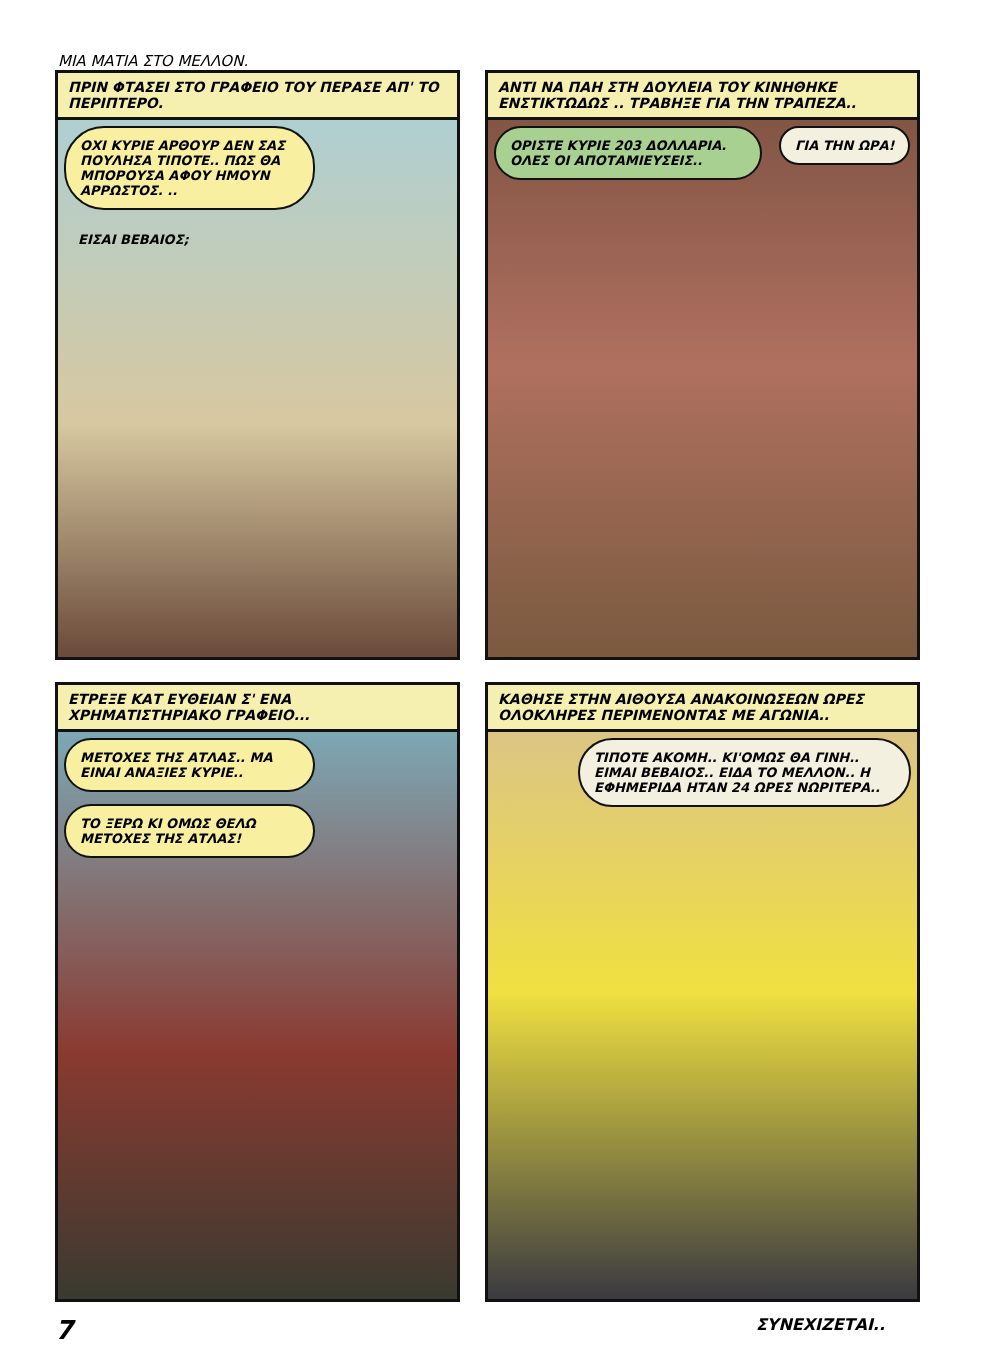ΜΙΑ ΜΑΤΙΑ ΣΤΟ ΜΕΛΛΟΝ.
ΠΡΙΝ ΦΤΑΣΕΙ ΣΤΟ ΓΡΑΦΕΙΟ ΤΟΥ ΠΕΡΑΣΕ ΑΠ' ΤΟ ΠΕΡΙΠΤΕΡΟ.
ΟΧΙ ΚΥΡΙΕ ΑΡΘΟΥΡ ΔΕΝ ΣΑΣ ΠΟΥΛΗΣΑ ΤΙΠΟΤΕ.. ΠΩΣ ΘΑ ΜΠΟΡΟΥΣΑ ΑΦΟΥ ΗΜΟΥΝ ΑΡΡΩΣΤΟΣ. ..
ΕΙΣΑΙ ΒΕΒΑΙΟΣ;
ΑΝΤΙ ΝΑ ΠΑΗ ΣΤΗ ΔΟΥΛΕΙΑ ΤΟΥ ΚΙΝΗΘΗΚΕ ΕΝΣΤΙΚΤΩΔΩΣ .. ΤΡΑΒΗΞΕ ΓΙΑ ΤΗΝ ΤΡΑΠΕΖΑ..
ΟΡΙΣΤΕ ΚΥΡΙΕ 203 ΔΟΛΛΑΡΙΑ. ΟΛΕΣ ΟΙ ΑΠΟΤΑΜΙΕΥΣΕΙΣ..
ΓΙΑ ΤΗΝ ΩΡΑ!
ΕΤΡΕΞΕ ΚΑΤ ΕΥΘΕΙΑΝ Σ' ΕΝΑ ΧΡΗΜΑΤΙΣΤΗΡΙΑΚΟ ΓΡΑΦΕΙΟ...
ΜΕΤΟΧΕΣ ΤΗΣ ΑΤΛΑΣ.. ΜΑ ΕΙΝΑΙ ΑΝΑΞΙΕΣ ΚΥΡΙΕ..
ΤΟ ΞΕΡΩ ΚΙ ΟΜΩΣ ΘΕΛΩ ΜΕΤΟΧΕΣ ΤΗΣ ΑΤΛΑΣ!
ΚΑΘΗΣΕ ΣΤΗΝ ΑΙΘΟΥΣΑ ΑΝΑΚΟΙΝΩΣΕΩΝ ΩΡΕΣ ΟΛΟΚΛΗΡΕΣ ΠΕΡΙΜΕΝΟΝΤΑΣ ΜΕ ΑΓΩΝΙΑ..
ΤΙΠΟΤΕ ΑΚΟΜΗ.. ΚΙ'ΟΜΩΣ ΘΑ ΓΙΝΗ.. ΕΙΜΑΙ ΒΕΒΑΙΟΣ.. ΕΙΔΑ ΤΟ ΜΕΛΛΟΝ.. Η ΕΦΗΜΕΡΙΔΑ ΗΤΑΝ 24 ΩΡΕΣ ΝΩΡΙΤΕΡΑ..
7 ΣΥΝΕΧΙΖΕΤΑΙ..